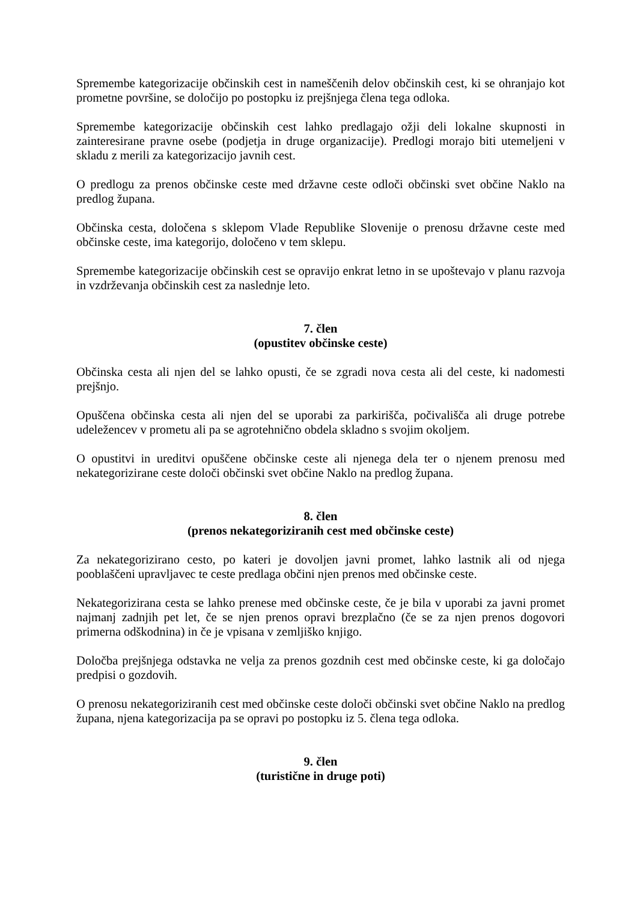Spremembe kategorizacije občinskih cest in nameščenih delov občinskih cest, ki se ohranjajo kot prometne površine, se določijo po postopku iz prejšnjega člena tega odloka.
Spremembe kategorizacije občinskih cest lahko predlagajo ožji deli lokalne skupnosti in zainteresirane pravne osebe (podjetja in druge organizacije). Predlogi morajo biti utemeljeni v skladu z merili za kategorizacijo javnih cest.
O predlogu za prenos občinske ceste med državne ceste odloči občinski svet občine Naklo na predlog županа.
Občinska cesta, določena s sklepom Vlade Republike Slovenije o prenosu državne ceste med občinske ceste, ima kategorijo, določeno v tem sklepu.
Spremembe kategorizacije občinskih cest se opravijo enkrat letno in se upoštevajo v planu razvoja in vzdrževanja občinskih cest za naslednje leto.
7. člen
(opustitev občinske ceste)
Občinska cesta ali njen del se lahko opusti, če se zgradi nova cesta ali del ceste, ki nadomesti prejšnjo.
Opuščena občinska cesta ali njen del se uporabi za parkirišča, počivališča ali druge potrebe udeležencev v prometu ali pa se agrotehnično obdela skladno s svojim okoljem.
O opustitvi in ureditvi opuščene občinske ceste ali njenega dela ter o njenem prenosu med nekategorizirane ceste določi občinski svet občine Naklo na predlog župana.
8. člen
(prenos nekategoriziranih cest med občinske ceste)
Za nekategorizirano cesto, po kateri je dovoljen javni promet, lahko lastnik ali od njega pooblaščeni upravljavec te ceste predlaga občini njen prenos med občinske ceste.
Nekategorizirana cesta se lahko prenese med občinske ceste, če je bila v uporabi za javni promet najmanj zadnjih pet let, če se njen prenos opravi brezplačno (če se za njen prenos dogovori primerna odškodnina) in če je vpisana v zemljiško knjigo.
Določba prejšnjega odstavka ne velja za prenos gozdnih cest med občinske ceste, ki ga določajo predpisi o gozdovih.
O prenosu nekategoriziranih cest med občinske ceste določi občinski svet občine Naklo na predlog župana, njena kategorizacija pa se opravi po postopku iz 5. člena tega odloka.
9. člen
(turistične in druge poti)